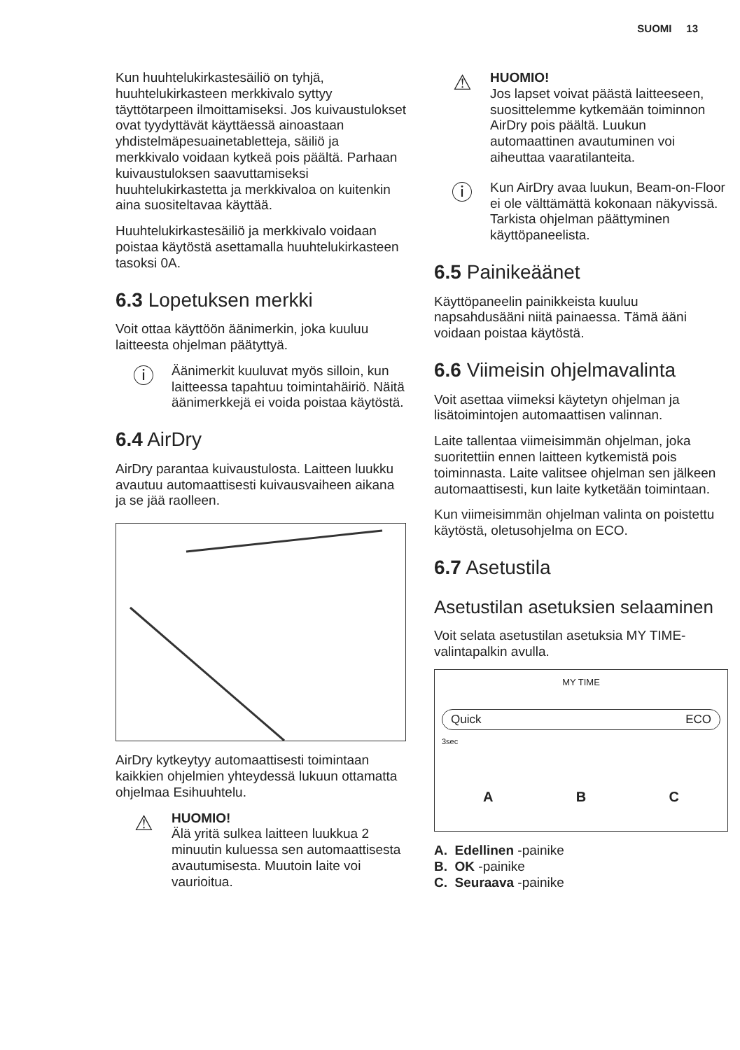SUOMI 13
Kun huuhtelukirkastesäiliö on tyhjä, huuhtelukirkasteen merkkivalo syttyy täyttötarpeen ilmoittamiseksi. Jos kuivaustulokset ovat tyydyttävät käyttäessä ainoastaan yhdistelmäpesuainetabletteja, säiliö ja merkkivalo voidaan kytkeä pois päältä. Parhaan kuivaustuloksen saavuttamiseksi huuhtelukirkastetta ja merkkivaloa on kuitenkin aina suositeltavaa käyttää.
Huuhtelukirkastesäiliö ja merkkivalo voidaan poistaa käytöstä asettamalla huuhtelukirkasteen tasoksi 0A.
6.3 Lopetuksen merkki
Voit ottaa käyttöön äänimerkin, joka kuuluu laitteesta ohjelman päätyttyä.
ⓘ
Äänimerkit kuuluvat myös silloin, kun laitteessa tapahtuu toimintahäiriö. Näitä äänimerkkejä ei voida poistaa käytöstä.
6.4 AirDry
AirDry parantaa kuivaustulosta. Laitteen luukku avautuu automaattisesti kuivausvaiheen aikana ja se jää raolleen.
AirDry kytkeytyy automaattisesti toimintaan kaikkien ohjelmien yhteydessä lukuun ottamatta ohjelmaa Esihuuhtelu.
⚠
HUOMIO!
Älä yritä sulkea laitteen luukkua 2 minuutin kuluessa sen automaattisesta avautumisesta. Muutoin laite voi vaurioitua.
⚠
HUOMIO!
Jos lapset voivat päästä laitteeseen, suosittelemme kytkemään toiminnon AirDry pois päältä. Luukun automaattinen avautuminen voi aiheuttaa vaaratilanteita.
ⓘ
Kun AirDry avaa luukun, Beam-on-Floor ei ole välttämättä kokonaan näkyvissä. Tarkista ohjelman päättyminen käyttöpaneelista.
6.5 Painikeäänet
Käyttöpaneelin painikkeista kuuluu napsahdusääni niitä painaessa. Tämä ääni voidaan poistaa käytöstä.
6.6 Viimeisin ohjelmavalinta
Voit asettaa viimeksi käytetyn ohjelman ja lisätoimintojen automaattisen valinnan.
Laite tallentaa viimeisimmän ohjelman, joka suoritettiin ennen laitteen kytkemistä pois toiminnasta. Laite valitsee ohjelman sen jälkeen automaattisesti, kun laite kytketään toimintaan.
Kun viimeisimmän ohjelman valinta on poistettu käytöstä, oletusohjelma on ECO.
6.7 Asetustila
Asetustilan asetuksien selaaminen
Voit selata asetustilan asetuksia MY TIME-valintapalkin avulla.
MY TIME
Quick ECO
3sec
A B C
A. Edellinen -painike
B. OK -painike
C. Seuraava -painike